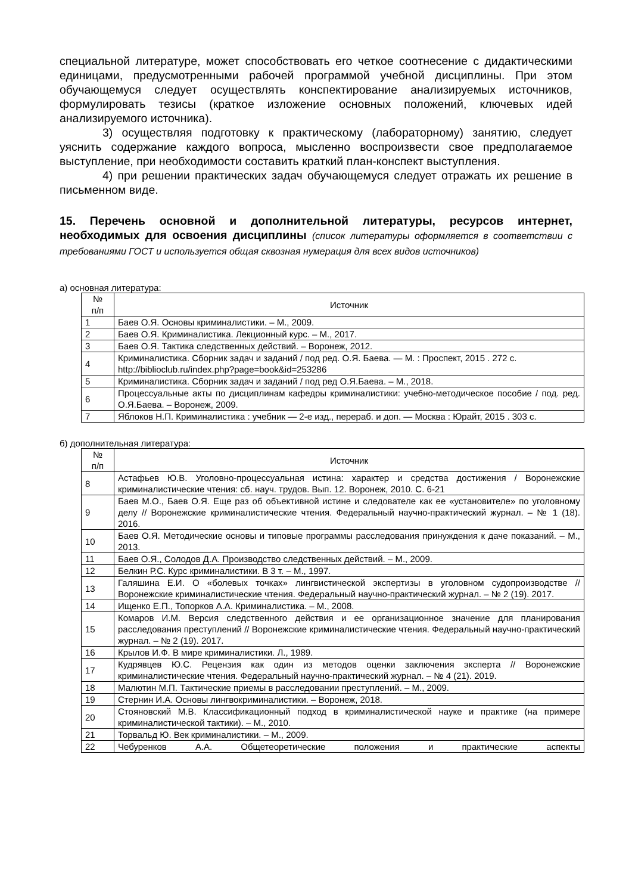специальной литературе, может способствовать его четкое соотнесение с дидактическими единицами, предусмотренными рабочей программой учебной дисциплины. При этом обучающемуся следует осуществлять конспектирование анализируемых источников, формулировать тезисы (краткое изложение основных положений, ключевых идей анализируемого источника).
3) осуществляя подготовку к практическому (лабораторному) занятию, следует уяснить содержание каждого вопроса, мысленно воспроизвести свое предполагаемое выступление, при необходимости составить краткий план-конспект выступления.
4) при решении практических задач обучающемуся следует отражать их решение в письменном виде.
15. Перечень основной и дополнительной литературы, ресурсов интернет, необходимых для освоения дисциплины (список литературы оформляется в соответствии с требованиями ГОСТ и используется общая сквозная нумерация для всех видов источников)
а) основная литература:
| № п/п | Источник |
| --- | --- |
| 1 | Баев О.Я. Основы криминалистики. – М., 2009. |
| 2 | Баев О.Я. Криминалистика. Лекционный курс. – М., 2017. |
| 3 | Баев О.Я. Тактика следственных действий. – Воронеж, 2012. |
| 4 | Криминалистика. Сборник задач и заданий / под ред. О.Я. Баева. — М. : Проспект, 2015 . 272 с. http://biblioclub.ru/index.php?page=book&id=253286 |
| 5 | Криминалистика. Сборник задач и заданий / под ред О.Я.Баева. – М., 2018. |
| 6 | Процессуальные акты по дисциплинам кафедры криминалистики: учебно-методическое пособие / под. ред. О.Я.Баева. – Воронеж, 2009. |
| 7 | Яблоков Н.П. Криминалистика : учебник — 2-е изд., перераб. и доп. — Москва : Юрайт, 2015 . 303 с. |
б) дополнительная литература:
| № п/п | Источник |
| --- | --- |
| 8 | Астафьев Ю.В. Уголовно-процессуальная истина: характер и средства достижения / Воронежские криминалистические чтения: сб. науч. трудов. Вып. 12. Воронеж, 2010. С. 6-21 |
| 9 | Баев М.О., Баев О.Я. Еще раз об объективной истине и следователе как ее «установителе» по уголовному делу // Воронежские криминалистические чтения. Федеральный научно-практический журнал. – № 1 (18). 2016. |
| 10 | Баев О.Я. Методические основы и типовые программы расследования принуждения к даче показаний. – М., 2013. |
| 11 | Баев О.Я., Солодов Д.А. Производство следственных действий. – М., 2009. |
| 12 | Белкин Р.С. Курс криминалистики. В 3 т. – М., 1997. |
| 13 | Галяшина Е.И. О «болевых точках» лингвистической экспертизы в уголовном судопроизводстве // Воронежские криминалистические чтения. Федеральный научно-практический журнал. – № 2 (19). 2017. |
| 14 | Ищенко Е.П., Топорков А.А. Криминалистика. – М., 2008. |
| 15 | Комаров И.М. Версия следственного действия и ее организационное значение для планирования расследования преступлений // Воронежские криминалистические чтения. Федеральный научно-практический журнал. – № 2 (19). 2017. |
| 16 | Крылов И.Ф. В мире криминалистики. Л., 1989. |
| 17 | Кудрявцев Ю.С. Рецензия как один из методов оценки заключения эксперта // Воронежские криминалистические чтения. Федеральный научно-практический журнал. – № 4 (21). 2019. |
| 18 | Малютин М.П. Тактические приемы в расследовании преступлений. – М., 2009. |
| 19 | Стернин И.А. Основы лингвокриминалистики. – Воронеж, 2018. |
| 20 | Стояновский М.В. Классификационный подход в криминалистической науке и практике (на примере криминалистической тактики). – М., 2010. |
| 21 | Торвальд Ю. Век криминалистики. – М., 2009. |
| 22 | Чебуренков А.А. Общетеоретические положения и практические аспекты |